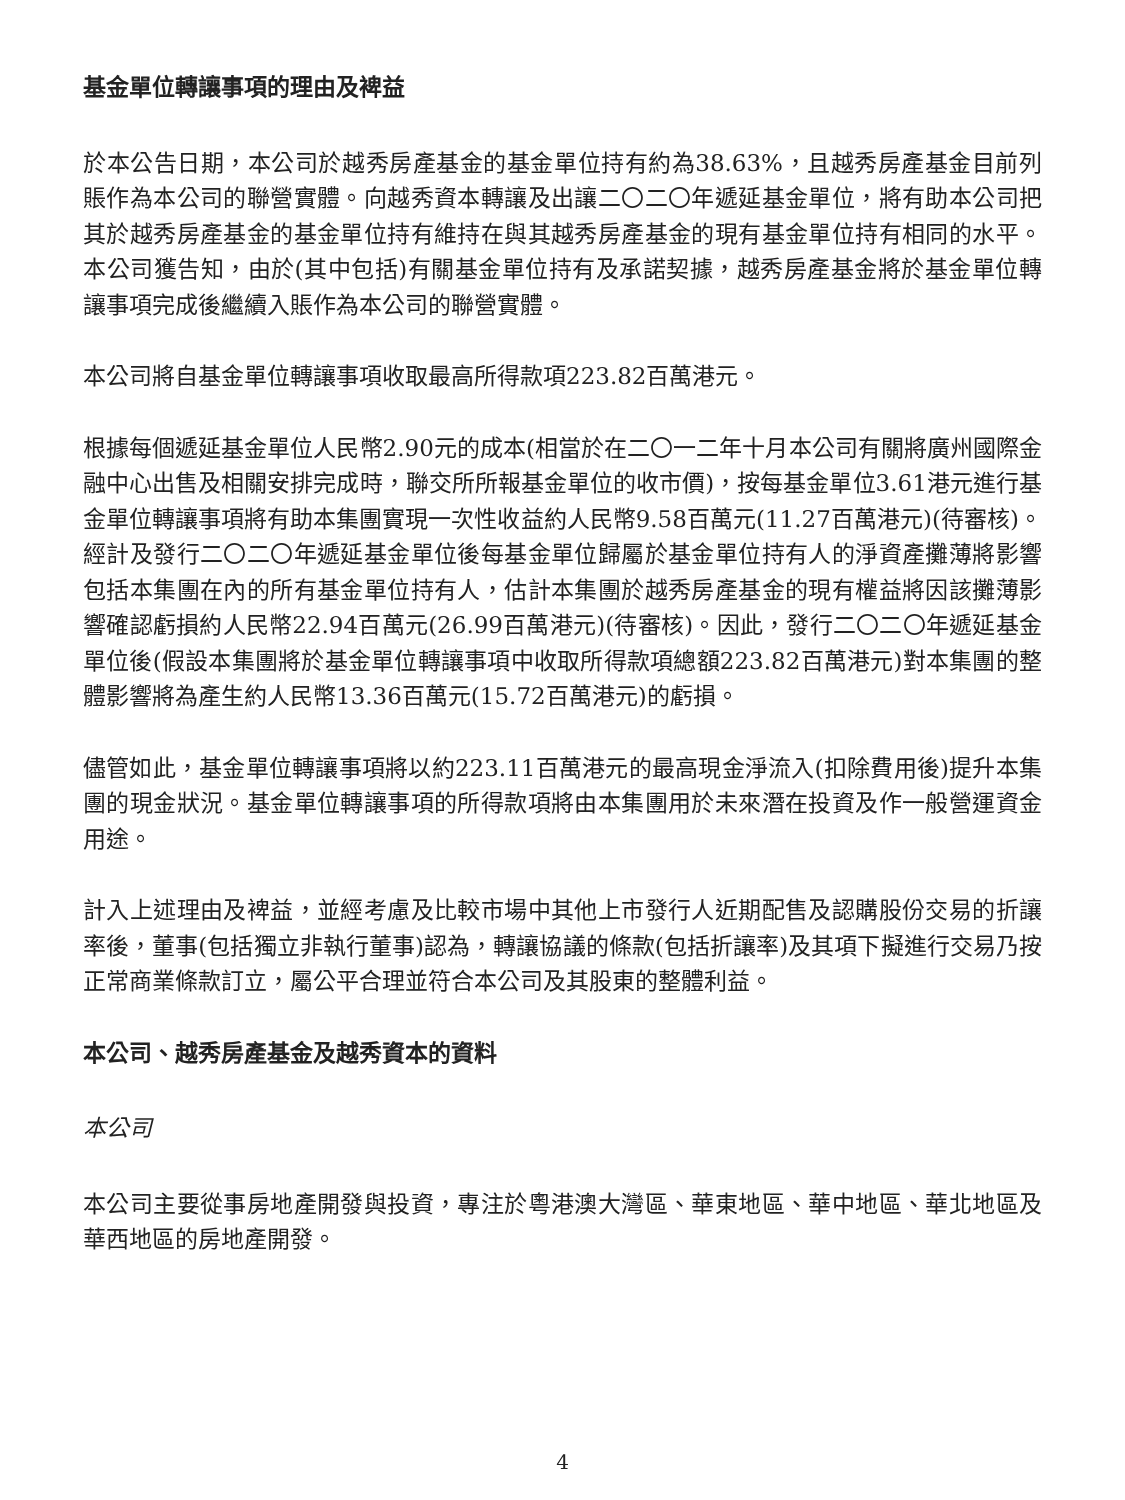基金單位轉讓事項的理由及裨益
於本公告日期，本公司於越秀房產基金的基金單位持有約為38.63%，且越秀房產基金目前列賬作為本公司的聯營實體。向越秀資本轉讓及出讓二〇二〇年遞延基金單位，將有助本公司把其於越秀房產基金的基金單位持有維持在與其越秀房產基金的現有基金單位持有相同的水平。本公司獲告知，由於(其中包括)有關基金單位持有及承諾契據，越秀房產基金將於基金單位轉讓事項完成後繼續入賬作為本公司的聯營實體。
本公司將自基金單位轉讓事項收取最高所得款項223.82百萬港元。
根據每個遞延基金單位人民幣2.90元的成本(相當於在二〇一二年十月本公司有關將廣州國際金融中心出售及相關安排完成時，聯交所所報基金單位的收市價)，按每基金單位3.61港元進行基金單位轉讓事項將有助本集團實現一次性收益約人民幣9.58百萬元(11.27百萬港元)(待審核)。經計及發行二〇二〇年遞延基金單位後每基金單位歸屬於基金單位持有人的淨資產攤薄將影響包括本集團在內的所有基金單位持有人，估計本集團於越秀房產基金的現有權益將因該攤薄影響確認虧損約人民幣22.94百萬元(26.99百萬港元)(待審核)。因此，發行二〇二〇年遞延基金單位後(假設本集團將於基金單位轉讓事項中收取所得款項總額223.82百萬港元)對本集團的整體影響將為產生約人民幣13.36百萬元(15.72百萬港元)的虧損。
儘管如此，基金單位轉讓事項將以約223.11百萬港元的最高現金淨流入(扣除費用後)提升本集團的現金狀況。基金單位轉讓事項的所得款項將由本集團用於未來潛在投資及作一般營運資金用途。
計入上述理由及裨益，並經考慮及比較市場中其他上市發行人近期配售及認購股份交易的折讓率後，董事(包括獨立非執行董事)認為，轉讓協議的條款(包括折讓率)及其項下擬進行交易乃按正常商業條款訂立，屬公平合理並符合本公司及其股東的整體利益。
本公司、越秀房產基金及越秀資本的資料
本公司
本公司主要從事房地產開發與投資，專注於粵港澳大灣區、華東地區、華中地區、華北地區及華西地區的房地產開發。
4